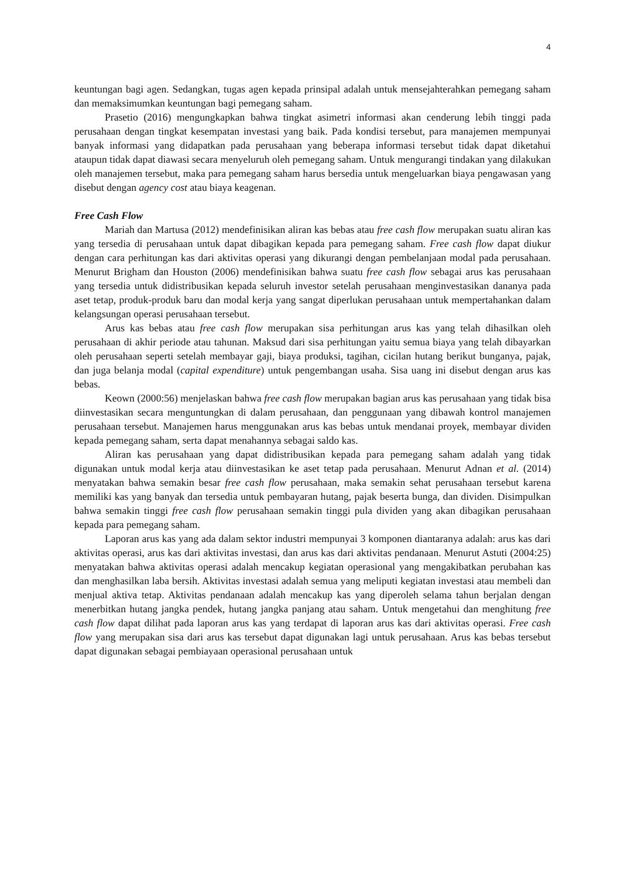4
keuntungan bagi agen. Sedangkan, tugas agen kepada prinsipal adalah untuk mensejahterahkan pemegang saham dan memaksimumkan keuntungan bagi pemegang saham.
Prasetio (2016) mengungkapkan bahwa tingkat asimetri informasi akan cenderung lebih tinggi pada perusahaan dengan tingkat kesempatan investasi yang baik. Pada kondisi tersebut, para manajemen mempunyai banyak informasi yang didapatkan pada perusahaan yang beberapa informasi tersebut tidak dapat diketahui ataupun tidak dapat diawasi secara menyeluruh oleh pemegang saham. Untuk mengurangi tindakan yang dilakukan oleh manajemen tersebut, maka para pemegang saham harus bersedia untuk mengeluarkan biaya pengawasan yang disebut dengan agency cost atau biaya keagenan.
Free Cash Flow
Mariah dan Martusa (2012) mendefinisikan aliran kas bebas atau free cash flow merupakan suatu aliran kas yang tersedia di perusahaan untuk dapat dibagikan kepada para pemegang saham. Free cash flow dapat diukur dengan cara perhitungan kas dari aktivitas operasi yang dikurangi dengan pembelanjaan modal pada perusahaan. Menurut Brigham dan Houston (2006) mendefinisikan bahwa suatu free cash flow sebagai arus kas perusahaan yang tersedia untuk didistribusikan kepada seluruh investor setelah perusahaan menginvestasikan dananya pada aset tetap, produk-produk baru dan modal kerja yang sangat diperlukan perusahaan untuk mempertahankan dalam kelangsungan operasi perusahaan tersebut.
Arus kas bebas atau free cash flow merupakan sisa perhitungan arus kas yang telah dihasilkan oleh perusahaan di akhir periode atau tahunan. Maksud dari sisa perhitungan yaitu semua biaya yang telah dibayarkan oleh perusahaan seperti setelah membayar gaji, biaya produksi, tagihan, cicilan hutang berikut bunganya, pajak, dan juga belanja modal (capital expenditure) untuk pengembangan usaha. Sisa uang ini disebut dengan arus kas bebas.
Keown (2000:56) menjelaskan bahwa free cash flow merupakan bagian arus kas perusahaan yang tidak bisa diinvestasikan secara menguntungkan di dalam perusahaan, dan penggunaan yang dibawah kontrol manajemen perusahaan tersebut. Manajemen harus menggunakan arus kas bebas untuk mendanai proyek, membayar dividen kepada pemegang saham, serta dapat menahannya sebagai saldo kas.
Aliran kas perusahaan yang dapat didistribusikan kepada para pemegang saham adalah yang tidak digunakan untuk modal kerja atau diinvestasikan ke aset tetap pada perusahaan. Menurut Adnan et al. (2014) menyatakan bahwa semakin besar free cash flow perusahaan, maka semakin sehat perusahaan tersebut karena memiliki kas yang banyak dan tersedia untuk pembayaran hutang, pajak beserta bunga, dan dividen. Disimpulkan bahwa semakin tinggi free cash flow perusahaan semakin tinggi pula dividen yang akan dibagikan perusahaan kepada para pemegang saham.
Laporan arus kas yang ada dalam sektor industri mempunyai 3 komponen diantaranya adalah: arus kas dari aktivitas operasi, arus kas dari aktivitas investasi, dan arus kas dari aktivitas pendanaan. Menurut Astuti (2004:25) menyatakan bahwa aktivitas operasi adalah mencakup kegiatan operasional yang mengakibatkan perubahan kas dan menghasilkan laba bersih. Aktivitas investasi adalah semua yang meliputi kegiatan investasi atau membeli dan menjual aktiva tetap. Aktivitas pendanaan adalah mencakup kas yang diperoleh selama tahun berjalan dengan menerbitkan hutang jangka pendek, hutang jangka panjang atau saham. Untuk mengetahui dan menghitung free cash flow dapat dilihat pada laporan arus kas yang terdapat di laporan arus kas dari aktivitas operasi. Free cash flow yang merupakan sisa dari arus kas tersebut dapat digunakan lagi untuk perusahaan. Arus kas bebas tersebut dapat digunakan sebagai pembiayaan operasional perusahaan untuk